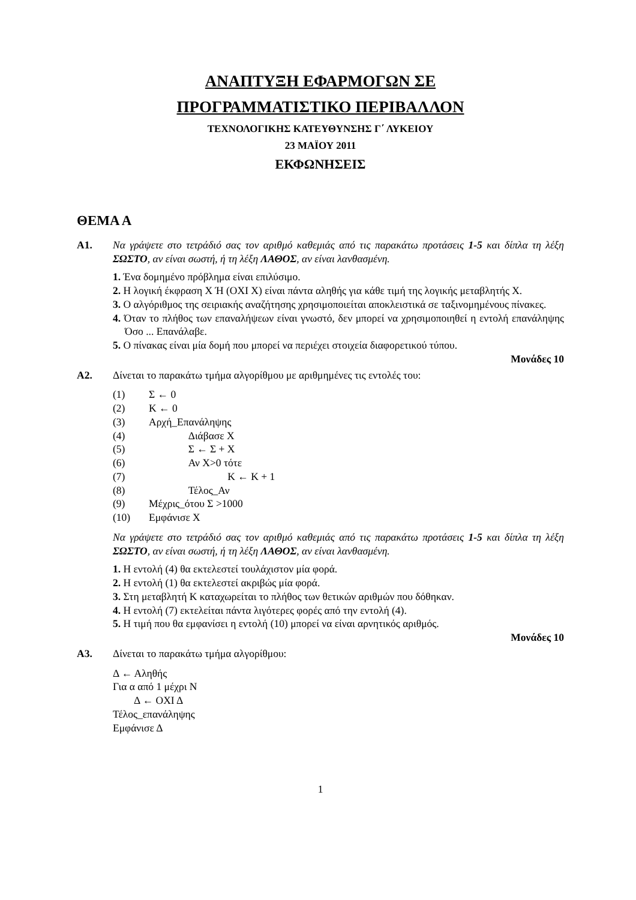ΑΝΑΠΤΥΞΗ ΕΦΑΡΜΟΓΩΝ ΣΕ
ΠΡΟΓΡΑΜΜΑΤΙΣΤΙΚΟ ΠΕΡΙΒΑΛΛΟΝ
ΤΕΧΝΟΛΟΓΙΚΗΣ ΚΑΤΕΥΘΥΝΣΗΣ Γ΄ ΛΥΚΕΙΟΥ
23 ΜΑΪΟΥ 2011
ΕΚΦΩΝΗΣΕΙΣ
ΘΕΜΑ Α
Α1. Να γράψετε στο τετράδιό σας τον αριθμό καθεμιάς από τις παρακάτω προτάσεις 1-5 και δίπλα τη λέξη ΣΩΣΤΟ, αν είναι σωστή, ή τη λέξη ΛΑΘΟΣ, αν είναι λανθασμένη.
1. Ένα δομημένο πρόβλημα είναι επιλύσιμο.
2. Η λογική έκφραση Χ Ή (ΟΧΙ Χ) είναι πάντα αληθής για κάθε τιμή της λογικής μεταβλητής Χ.
3. Ο αλγόριθμος της σειριακής αναζήτησης χρησιμοποιείται αποκλειστικά σε ταξινομημένους πίνακες.
4. Όταν το πλήθος των επαναλήψεων είναι γνωστό, δεν μπορεί να χρησιμοποιηθεί η εντολή επανάληψης Όσο ... Επανάλαβε.
5. Ο πίνακας είναι μία δομή που μπορεί να περιέχει στοιχεία διαφορετικού τύπου.
Μονάδες 10
Α2. Δίνεται το παρακάτω τμήμα αλγορίθμου με αριθμημένες τις εντολές του:
(1) Σ ← 0
(2) Κ ← 0
(3) Αρχή_Επανάληψης
(4) Διάβασε Χ
(5) Σ ← Σ + Χ
(6) Αν Χ>0 τότε
(7) Κ ← Κ + 1
(8) Τέλος_Αν
(9) Μέχρις_ότου Σ >1000
(10) Εμφάνισε Χ
Να γράψετε στο τετράδιό σας τον αριθμό καθεμιάς από τις παρακάτω προτάσεις 1-5 και δίπλα τη λέξη ΣΩΣΤΟ, αν είναι σωστή, ή τη λέξη ΛΑΘΟΣ, αν είναι λανθασμένη.
1. Η εντολή (4) θα εκτελεστεί τουλάχιστον μία φορά.
2. Η εντολή (1) θα εκτελεστεί ακριβώς μία φορά.
3. Στη μεταβλητή Κ καταχωρείται το πλήθος των θετικών αριθμών που δόθηκαν.
4. Η εντολή (7) εκτελείται πάντα λιγότερες φορές από την εντολή (4).
5. Η τιμή που θα εμφανίσει η εντολή (10) μπορεί να είναι αρνητικός αριθμός.
Μονάδες 10
Α3. Δίνεται το παρακάτω τμήμα αλγορίθμου:
Δ ← Αληθής
Για α από 1 μέχρι Ν
Δ ← ΟΧΙ Δ
Τέλος_επανάληψης
Εμφάνισε Δ
1